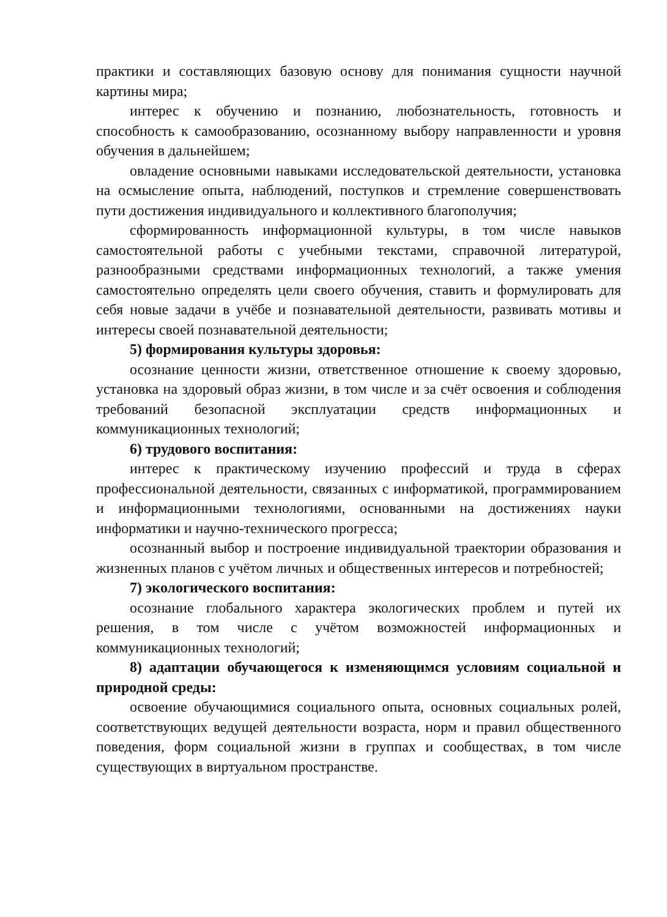практики и составляющих базовую основу для понимания сущности научной картины мира;
интерес к обучению и познанию, любознательность, готовность и способность к самообразованию, осознанному выбору направленности и уровня обучения в дальнейшем;
овладение основными навыками исследовательской деятельности, установка на осмысление опыта, наблюдений, поступков и стремление совершенствовать пути достижения индивидуального и коллективного благополучия;
сформированность информационной культуры, в том числе навыков самостоятельной работы с учебными текстами, справочной литературой, разнообразными средствами информационных технологий, а также умения самостоятельно определять цели своего обучения, ставить и формулировать для себя новые задачи в учёбе и познавательной деятельности, развивать мотивы и интересы своей познавательной деятельности;
5) формирования культуры здоровья:
осознание ценности жизни, ответственное отношение к своему здоровью, установка на здоровый образ жизни, в том числе и за счёт освоения и соблюдения требований безопасной эксплуатации средств информационных и коммуникационных технологий;
6) трудового воспитания:
интерес к практическому изучению профессий и труда в сферах профессиональной деятельности, связанных с информатикой, программированием и информационными технологиями, основанными на достижениях науки информатики и научно-технического прогресса;
осознанный выбор и построение индивидуальной траектории образования и жизненных планов с учётом личных и общественных интересов и потребностей;
7) экологического воспитания:
осознание глобального характера экологических проблем и путей их решения, в том числе с учётом возможностей информационных и коммуникационных технологий;
8) адаптации обучающегося к изменяющимся условиям социальной и природной среды:
освоение обучающимися социального опыта, основных социальных ролей, соответствующих ведущей деятельности возраста, норм и правил общественного поведения, форм социальной жизни в группах и сообществах, в том числе существующих в виртуальном пространстве.